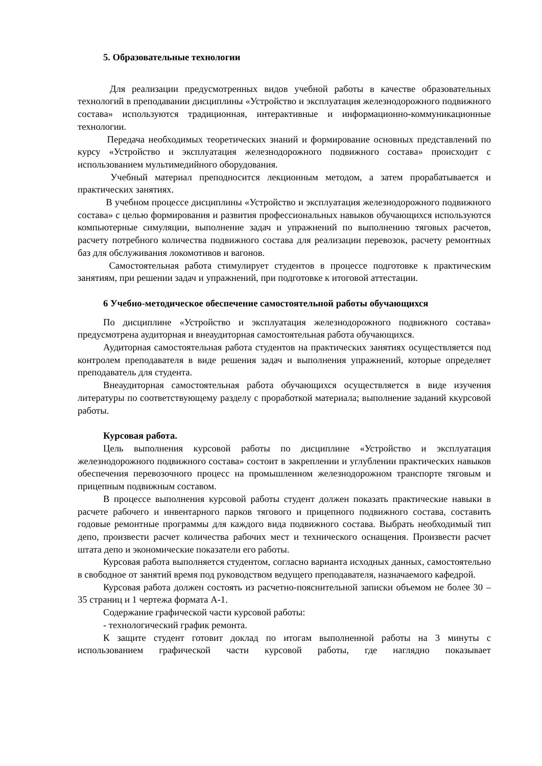5. Образовательные технологии
Для реализации предусмотренных видов учебной работы в качестве образовательных технологий в преподавании дисциплины «Устройство и эксплуатация железнодорожного подвижного состава» используются традиционная, интерактивные и информационно-коммуникационные технологии.
Передача необходимых теоретических знаний и формирование основных представлений по курсу «Устройство и эксплуатация железнодорожного подвижного состава» происходит с использованием мультимедийного оборудования.
Учебный материал преподносится лекционным методом, а затем прорабатывается и практических занятиях.
В учебном процессе дисциплины «Устройство и эксплуатация железнодорожного подвижного состава» с целью формирования и развития профессиональных навыков обучающихся используются компьютерные симуляции, выполнение задач и упражнений по выполнению тяговых расчетов, расчету потребного количества подвижного состава для реализации перевозок, расчету ремонтных баз для обслуживания локомотивов и вагонов.
Самостоятельная работа стимулирует студентов в процессе подготовке к практическим занятиям, при решении задач и упражнений, при подготовке к итоговой аттестации.
6 Учебно-методическое обеспечение самостоятельной работы обучающихся
По дисциплине «Устройство и эксплуатация железнодорожного подвижного состава» предусмотрена аудиторная и внеаудиторная самостоятельная работа обучающихся.
Аудиторная самостоятельная работа студентов на практических занятиях осуществляется под контролем преподавателя в виде решения задач и выполнения упражнений, которые определяет преподаватель для студента.
Внеаудиторная самостоятельная работа обучающихся осуществляется в виде изучения литературы по соответствующему разделу с проработкой материала; выполнение заданий ккурсовой работы.
Курсовая работа.
Цель выполнения курсовой работы по дисциплине «Устройство и эксплуатация железнодорожного подвижного состава» состоит в закреплении и углублении практических навыков обеспечения перевозочного процесс на промышленном железнодорожном транспорте тяговым и прицепным подвижным составом.
В процессе выполнения курсовой работы студент должен показать практические навыки в расчете рабочего и инвентарного парков тягового и прицепного подвижного состава, составить годовые ремонтные программы для каждого вида подвижного состава. Выбрать необходимый тип депо, произвести расчет количества рабочих мест и технического оснащения. Произвести расчет штата депо и экономические показатели его работы.
Курсовая работа выполняется студентом, согласно варианта исходных данных, самостоятельно в свободное от занятий время под руководством ведущего преподавателя, назначаемого кафедрой.
Курсовая работа должен состоять из расчетно-пояснительной записки объемом не более 30 – 35 страниц и 1 чертежа формата А-1.
Содержание графической части курсовой работы:
- технологический график ремонта.
К защите студент готовит доклад по итогам выполненной работы на 3 минуты с использованием графической части курсовой работы, где наглядно показывает